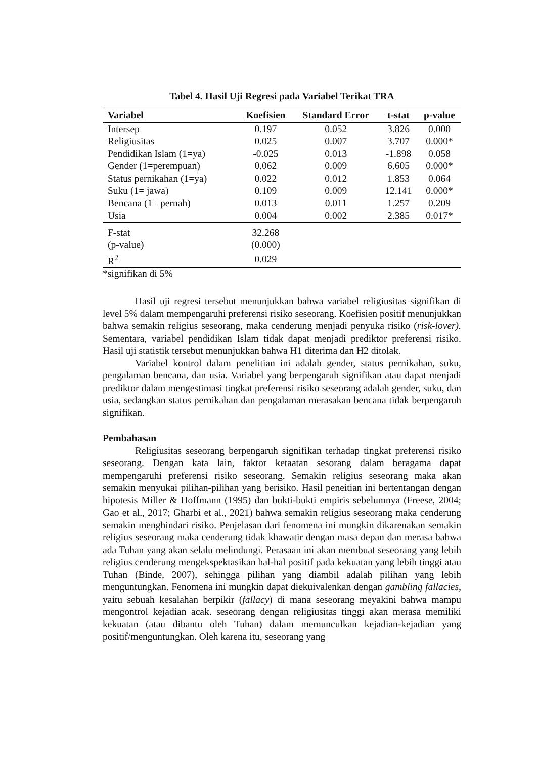Tabel 4. Hasil Uji Regresi pada Variabel Terikat TRA
| Variabel | Koefisien | Standard Error | t-stat | p-value |
| --- | --- | --- | --- | --- |
| Intersep | 0.197 | 0.052 | 3.826 | 0.000 |
| Religiusitas | 0.025 | 0.007 | 3.707 | 0.000* |
| Pendidikan Islam (1=ya) | -0.025 | 0.013 | -1.898 | 0.058 |
| Gender (1=perempuan) | 0.062 | 0.009 | 6.605 | 0.000* |
| Status pernikahan (1=ya) | 0.022 | 0.012 | 1.853 | 0.064 |
| Suku (1= jawa) | 0.109 | 0.009 | 12.141 | 0.000* |
| Bencana (1= pernah) | 0.013 | 0.011 | 1.257 | 0.209 |
| Usia | 0.004 | 0.002 | 2.385 | 0.017* |
| F-stat | 32.268 | | | |
| (p-value) | (0.000) | | | |
| R<sup>2</sup> | 0.029 | | | |
*signifikan di 5%
Hasil uji regresi tersebut menunjukkan bahwa variabel religiusitas signifikan di level 5% dalam mempengaruhi preferensi risiko seseorang. Koefisien positif menunjukkan bahwa semakin religius seseorang, maka cenderung menjadi penyuka risiko (risk-lover). Sementara, variabel pendidikan Islam tidak dapat menjadi prediktor preferensi risiko. Hasil uji statistik tersebut menunjukkan bahwa H1 diterima dan H2 ditolak.
Variabel kontrol dalam penelitian ini adalah gender, status pernikahan, suku, pengalaman bencana, dan usia. Variabel yang berpengaruh signifikan atau dapat menjadi prediktor dalam mengestimasi tingkat preferensi risiko seseorang adalah gender, suku, dan usia, sedangkan status pernikahan dan pengalaman merasakan bencana tidak berpengaruh signifikan.
Pembahasan
Religiusitas seseorang berpengaruh signifikan terhadap tingkat preferensi risiko seseorang. Dengan kata lain, faktor ketaatan sesorang dalam beragama dapat mempengaruhi preferensi risiko seseorang. Semakin religius seseorang maka akan semakin menyukai pilihan-pilihan yang berisiko. Hasil peneitian ini bertentangan dengan hipotesis Miller & Hoffmann (1995) dan bukti-bukti empiris sebelumnya (Freese, 2004; Gao et al., 2017; Gharbi et al., 2021) bahwa semakin religius seseorang maka cenderung semakin menghindari risiko. Penjelasan dari fenomena ini mungkin dikarenakan semakin religius seseorang maka cenderung tidak khawatir dengan masa depan dan merasa bahwa ada Tuhan yang akan selalu melindungi. Perasaan ini akan membuat seseorang yang lebih religius cenderung mengekspektasikan hal-hal positif pada kekuatan yang lebih tinggi atau Tuhan (Binde, 2007), sehingga pilihan yang diambil adalah pilihan yang lebih menguntungkan. Fenomena ini mungkin dapat diekuivalenkan dengan gambling fallacies, yaitu sebuah kesalahan berpikir (fallacy) di mana seseorang meyakini bahwa mampu mengontrol kejadian acak. seseorang dengan religiusitas tinggi akan merasa memiliki kekuatan (atau dibantu oleh Tuhan) dalam memunculkan kejadian-kejadian yang positif/menguntungkan. Oleh karena itu, seseorang yang